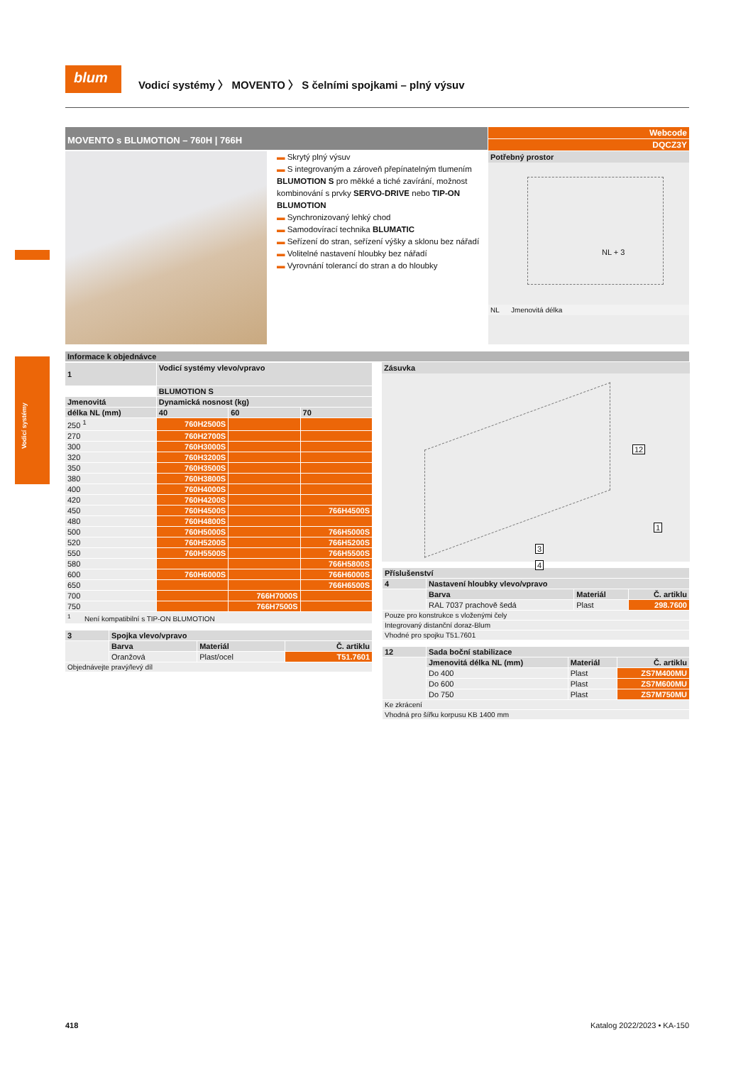Vodicí systémy
blum
Vodicí systémy 〉 MOVENTO 〉 S čelními spojkami – plný výsuv
MOVENTO s BLUMOTION – 760H | 766H
Webcode
DQCZ3Y
▬ Skrytý plný výsuv
▬ S integrovaným a zároveň přepínatelným tlumením BLUMOTION S pro měkké a tiché zavírání, možnost kombinování s prvky SERVO-DRIVE nebo TIP-ON BLUMOTION
▬ Synchronizovaný lehký chod
▬ Samodovírací technika BLUMATIC
▬ Seřízení do stran, seřízení výšky a sklonu bez nářadí
▬ Volitelné nastavení hloubky bez nářadí
▬ Vyrovnání tolerancí do stran a do hloubky
Potřebný prostor
NL + 3
NL Jmenovitá délka
Informace k objednávce
| 1 | Vodicí systémy vlevo/vpravo | | |
| --- | --- | --- | --- |
| | BLUMOTION S | | |
| Jmenovitá | Dynamická nosnost (kg) | | |
| délka NL (mm) | 40 | 60 | 70 |
| 250 <sup>1</sup> | 760H2500S | | |
| 270 | 760H2700S | | |
| 300 | 760H3000S | | |
| 320 | 760H3200S | | |
| 350 | 760H3500S | | |
| 380 | 760H3800S | | |
| 400 | 760H4000S | | |
| 420 | 760H4200S | | |
| 450 | 760H4500S | | 766H4500S |
| 480 | 760H4800S | | |
| 500 | 760H5000S | | 766H5000S |
| 520 | 760H5200S | | 766H5200S |
| 550 | 760H5500S | | 766H5500S |
| 580 | | | 766H5800S |
| 600 | 760H6000S | | 766H6000S |
| 650 | | | 766H6500S |
| 700 | | 766H7000S | |
| 750 | | 766H7500S | |
| <sup>1</sup> Není kompatibilní s TIP-ON BLUMOTION | | | |
| 3 | Spojka vlevo/vpravo | | |
| --- | --- | --- | --- |
| | Barva | Materiál | Č. artiklu |
| | Oranžová | Plast/ocel | T51.7601 |
| Objednávejte pravý/levý díl | | | |
Zásuvka
12
1
3
4
| Příslušenství | | | |
| --- | --- | --- | --- |
| 4 | Nastavení hloubky vlevo/vpravo | | |
| | Barva | Materiál | Č. artiklu |
| | RAL 7037 prachově šedá | Plast | 298.7600 |
| Pouze pro konstrukce s vloženými čely | | | |
| Integrovaný distanční doraz-Blum | | | |
| Vhodné pro spojku T51.7601 | | | |
| 12 | Sada boční stabilizace | | |
| --- | --- | --- | --- |
| | Jmenovitá délka NL (mm) | Materiál | Č. artiklu |
| | Do 400 | Plast | ZS7M400MU |
| | Do 600 | Plast | ZS7M600MU |
| | Do 750 | Plast | ZS7M750MU |
| Ke zkrácení | | | |
| Vhodná pro šířku korpusu KB 1400 mm | | | |
418 Katalog 2022/2023 • KA-150